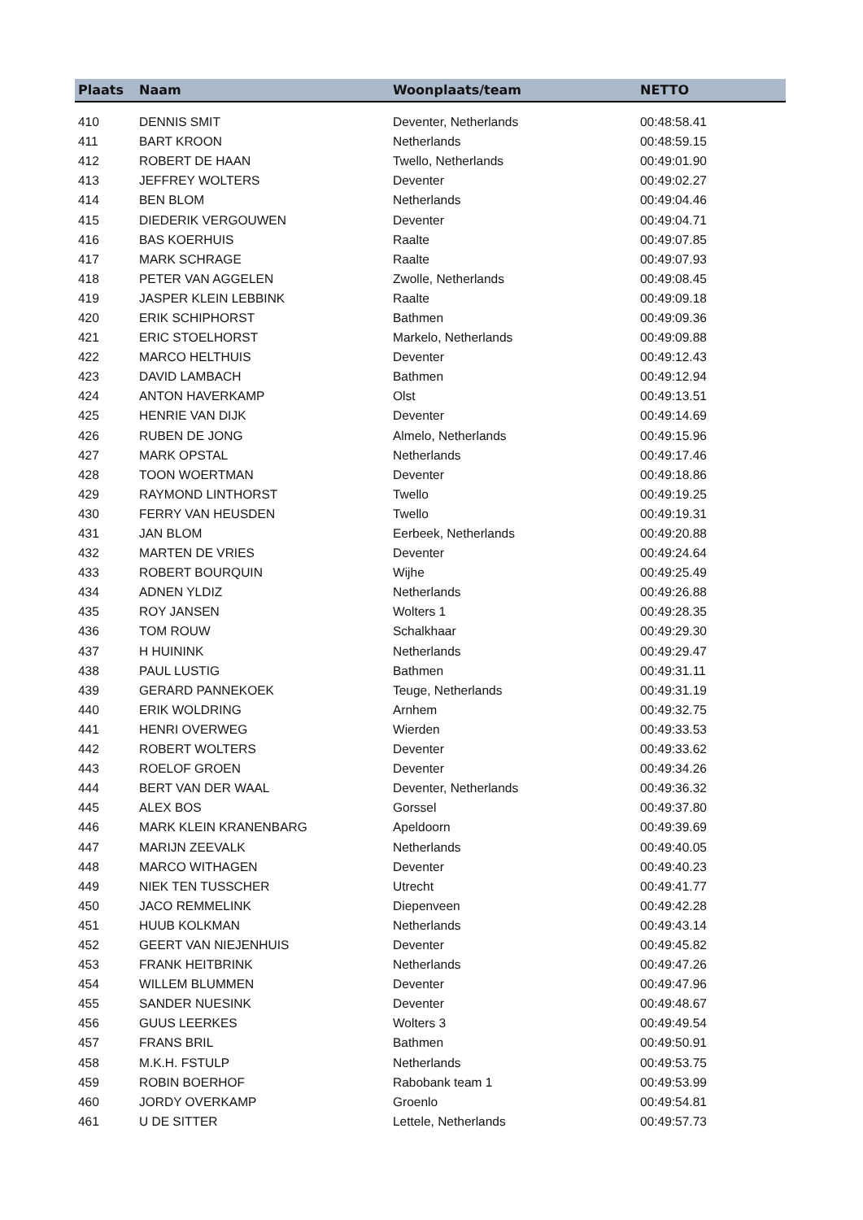| Plaats | Naam | Woonplaats/team | NETTO |
| --- | --- | --- | --- |
| 410 | DENNIS SMIT | Deventer, Netherlands | 00:48:58.41 |
| 411 | BART KROON | Netherlands | 00:48:59.15 |
| 412 | ROBERT DE HAAN | Twello, Netherlands | 00:49:01.90 |
| 413 | JEFFREY WOLTERS | Deventer | 00:49:02.27 |
| 414 | BEN BLOM | Netherlands | 00:49:04.46 |
| 415 | DIEDERIK VERGOUWEN | Deventer | 00:49:04.71 |
| 416 | BAS KOERHUIS | Raalte | 00:49:07.85 |
| 417 | MARK SCHRAGE | Raalte | 00:49:07.93 |
| 418 | PETER VAN AGGELEN | Zwolle, Netherlands | 00:49:08.45 |
| 419 | JASPER KLEIN LEBBINK | Raalte | 00:49:09.18 |
| 420 | ERIK SCHIPHORST | Bathmen | 00:49:09.36 |
| 421 | ERIC STOELHORST | Markelo, Netherlands | 00:49:09.88 |
| 422 | MARCO HELTHUIS | Deventer | 00:49:12.43 |
| 423 | DAVID LAMBACH | Bathmen | 00:49:12.94 |
| 424 | ANTON HAVERKAMP | Olst | 00:49:13.51 |
| 425 | HENRIE VAN DIJK | Deventer | 00:49:14.69 |
| 426 | RUBEN DE JONG | Almelo, Netherlands | 00:49:15.96 |
| 427 | MARK OPSTAL | Netherlands | 00:49:17.46 |
| 428 | TOON WOERTMAN | Deventer | 00:49:18.86 |
| 429 | RAYMOND LINTHORST | Twello | 00:49:19.25 |
| 430 | FERRY VAN HEUSDEN | Twello | 00:49:19.31 |
| 431 | JAN BLOM | Eerbeek, Netherlands | 00:49:20.88 |
| 432 | MARTEN DE VRIES | Deventer | 00:49:24.64 |
| 433 | ROBERT BOURQUIN | Wijhe | 00:49:25.49 |
| 434 | ADNEN YLDIZ | Netherlands | 00:49:26.88 |
| 435 | ROY JANSEN | Wolters 1 | 00:49:28.35 |
| 436 | TOM ROUW | Schalkhaar | 00:49:29.30 |
| 437 | H HUININK | Netherlands | 00:49:29.47 |
| 438 | PAUL LUSTIG | Bathmen | 00:49:31.11 |
| 439 | GERARD PANNEKOEK | Teuge, Netherlands | 00:49:31.19 |
| 440 | ERIK WOLDRING | Arnhem | 00:49:32.75 |
| 441 | HENRI OVERWEG | Wierden | 00:49:33.53 |
| 442 | ROBERT WOLTERS | Deventer | 00:49:33.62 |
| 443 | ROELOF GROEN | Deventer | 00:49:34.26 |
| 444 | BERT VAN DER WAAL | Deventer, Netherlands | 00:49:36.32 |
| 445 | ALEX BOS | Gorssel | 00:49:37.80 |
| 446 | MARK KLEIN KRANENBARG | Apeldoorn | 00:49:39.69 |
| 447 | MARIJN ZEEVALK | Netherlands | 00:49:40.05 |
| 448 | MARCO WITHAGEN | Deventer | 00:49:40.23 |
| 449 | NIEK TEN TUSSCHER | Utrecht | 00:49:41.77 |
| 450 | JACO REMMELINK | Diepenveen | 00:49:42.28 |
| 451 | HUUB KOLKMAN | Netherlands | 00:49:43.14 |
| 452 | GEERT VAN NIEJENHUIS | Deventer | 00:49:45.82 |
| 453 | FRANK HEITBRINK | Netherlands | 00:49:47.26 |
| 454 | WILLEM BLUMMEN | Deventer | 00:49:47.96 |
| 455 | SANDER NUESINK | Deventer | 00:49:48.67 |
| 456 | GUUS LEERKES | Wolters 3 | 00:49:49.54 |
| 457 | FRANS BRIL | Bathmen | 00:49:50.91 |
| 458 | M.K.H. FSTULP | Netherlands | 00:49:53.75 |
| 459 | ROBIN BOERHOF | Rabobank team 1 | 00:49:53.99 |
| 460 | JORDY OVERKAMP | Groenlo | 00:49:54.81 |
| 461 | U DE SITTER | Lettele, Netherlands | 00:49:57.73 |